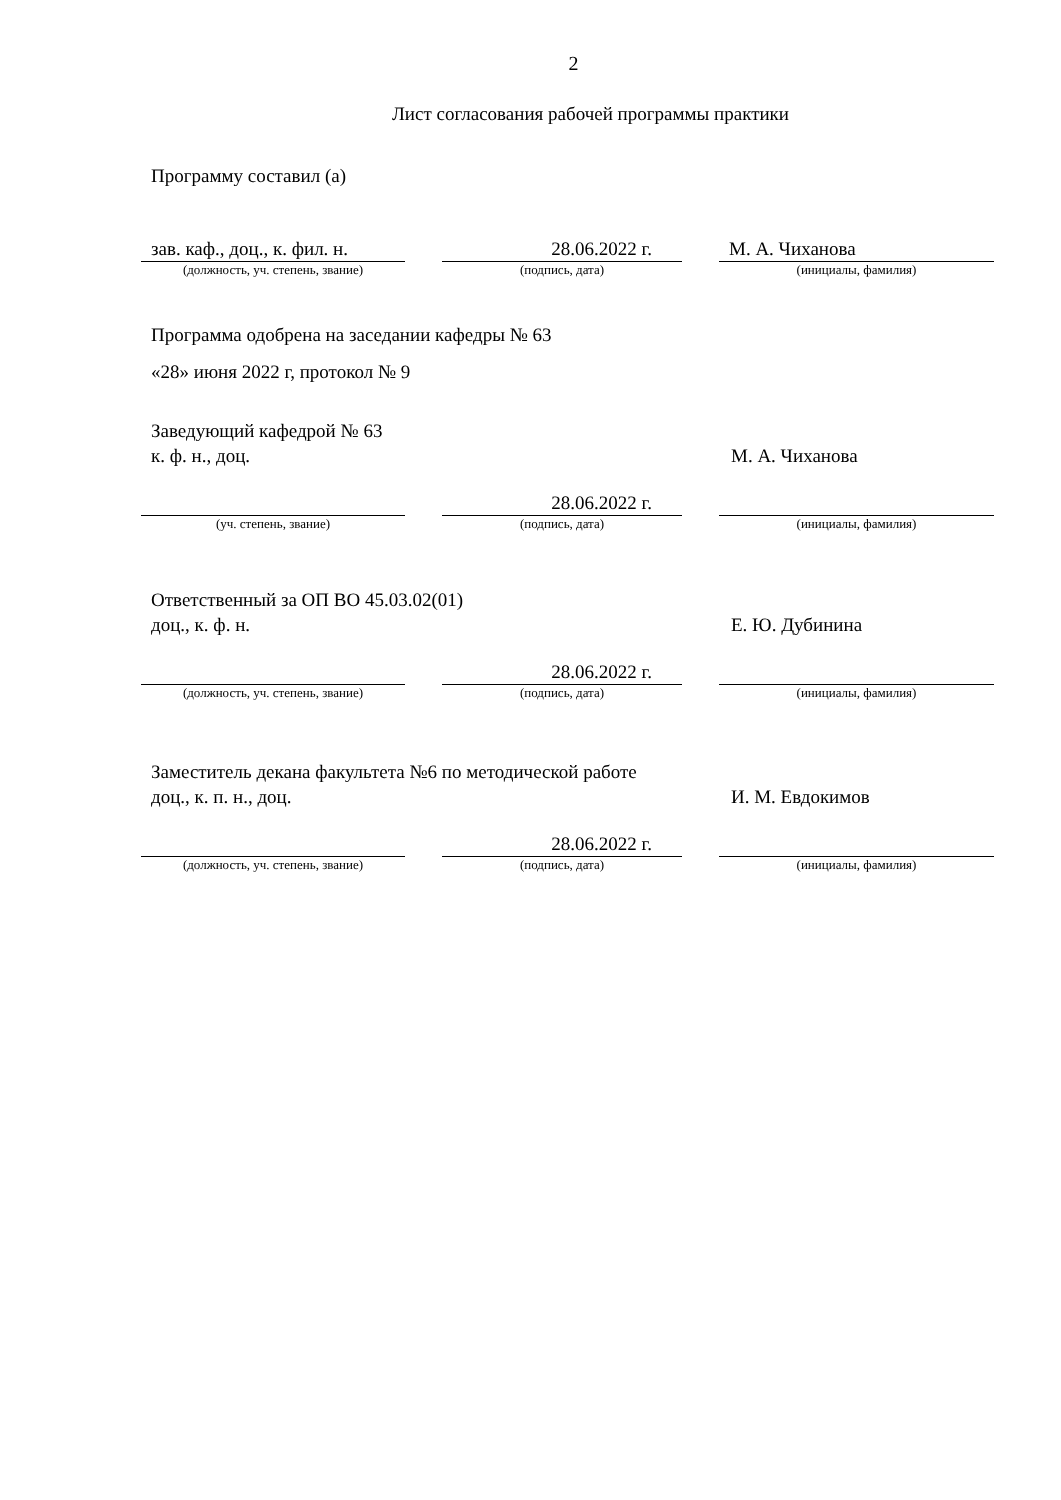2
Лист согласования рабочей программы практики
Программу составил (а)
зав. каф., доц., к. фил. н.
28.06.2022 г. М. А. Чиханова
(должность, уч. степень, звание) (подпись, дата) (инициалы, фамилия)
Программа одобрена на заседании кафедры № 63
«28» июня 2022 г, протокол № 9
Заведующий кафедрой № 63
к. ф. н., доц. М. А. Чиханова
28.06.2022 г.
(уч. степень, звание) (подпись, дата) (инициалы, фамилия)
Ответственный за ОП ВО 45.03.02(01)
доц., к. ф. н. Е. Ю. Дубинина
28.06.2022 г.
(должность, уч. степень, звание) (подпись, дата) (инициалы, фамилия)
Заместитель декана факультета №6 по методической работе
доц., к. п. н., доц. И. М. Евдокимов
28.06.2022 г.
(должность, уч. степень, звание) (подпись, дата) (инициалы, фамилия)